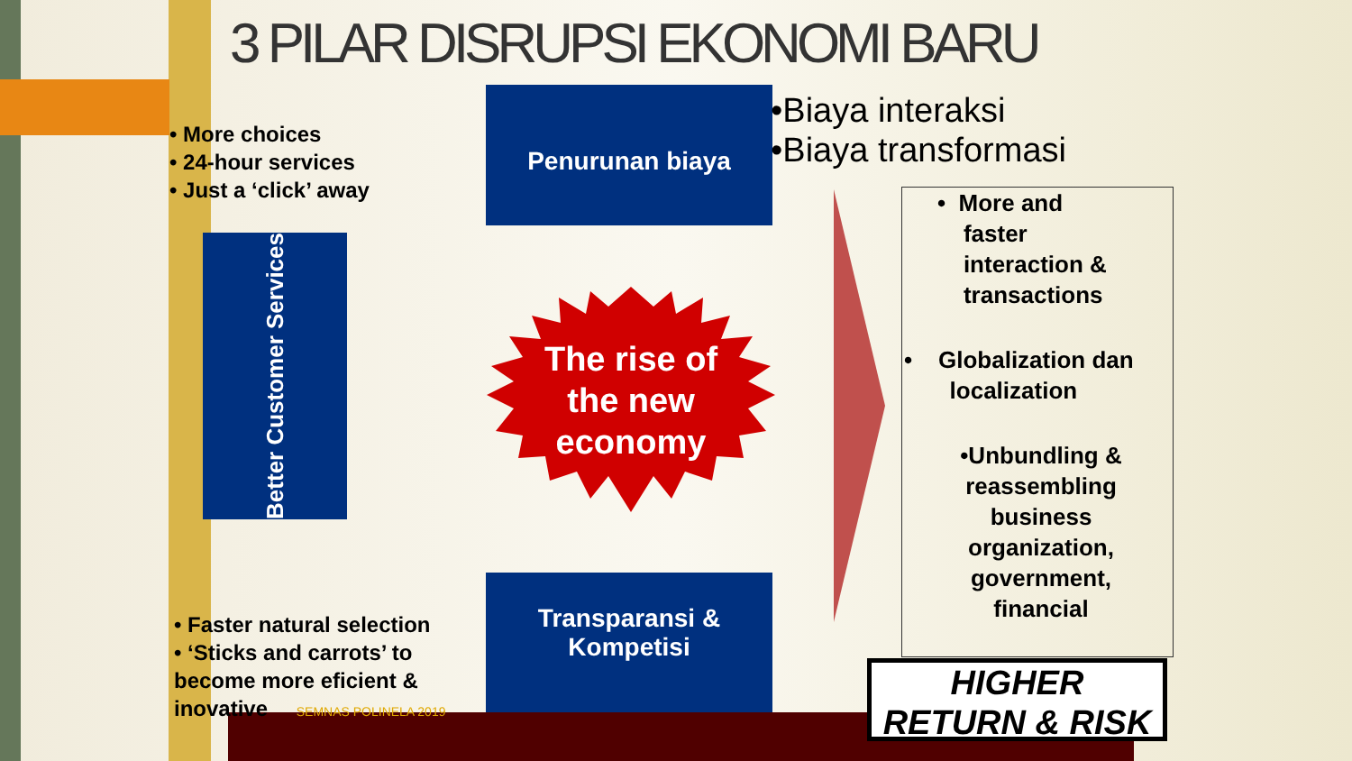3 PILAR DISRUPSI EKONOMI BARU
• More choices
• 24-hour services
• Just a ‘click’ away
Penurunan biaya
•Biaya interaksi
•Biaya transformasi
Better Customer Services
The rise of the new economy
Transparansi &
Kompetisi
• Faster natural selection
• ‘Sticks and carrots’ to
become more eficient &
inovative SEMNAS POLINELA 2019
• More and
faster
interaction &
transactions
• Globalization dan
localization
•Unbundling & reassembling business organization, government, financial
HIGHER
RETURN & RISK